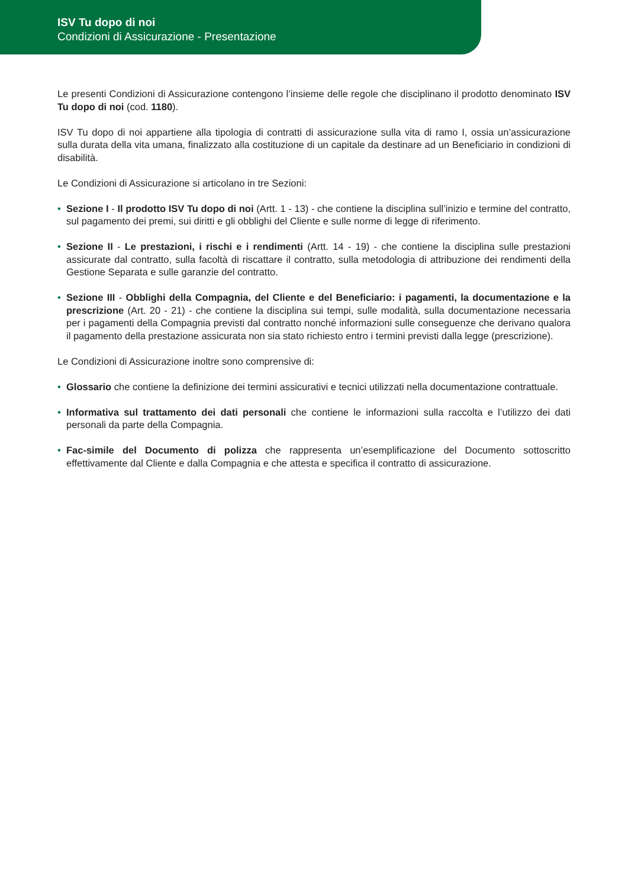ISV Tu dopo di noi
Condizioni di Assicurazione - Presentazione
Le presenti Condizioni di Assicurazione contengono l’insieme delle regole che disciplinano il prodotto denominato ISV Tu dopo di noi (cod. 1180).
ISV Tu dopo di noi appartiene alla tipologia di contratti di assicurazione sulla vita di ramo I, ossia un’assicurazione sulla durata della vita umana, finalizzato alla costituzione di un capitale da destinare ad un Beneficiario in condizioni di disabilità.
Le Condizioni di Assicurazione si articolano in tre Sezioni:
• Sezione I - Il prodotto ISV Tu dopo di noi (Artt. 1 - 13) - che contiene la disciplina sull’inizio e termine del contratto, sul pagamento dei premi, sui diritti e gli obblighi del Cliente e sulle norme di legge di riferimento.
• Sezione II - Le prestazioni, i rischi e i rendimenti (Artt. 14 - 19) - che contiene la disciplina sulle prestazioni assicurate dal contratto, sulla facoltà di riscattare il contratto, sulla metodologia di attribuzione dei rendimenti della Gestione Separata e sulle garanzie del contratto.
• Sezione III - Obblighi della Compagnia, del Cliente e del Beneficiario: i pagamenti, la documentazione e la prescrizione (Art. 20 - 21) - che contiene la disciplina sui tempi, sulle modalità, sulla documentazione necessaria per i pagamenti della Compagnia previsti dal contratto nonché informazioni sulle conseguenze che derivano qualora il pagamento della prestazione assicurata non sia stato richiesto entro i termini previsti dalla legge (prescrizione).
Le Condizioni di Assicurazione inoltre sono comprensive di:
• Glossario che contiene la definizione dei termini assicurativi e tecnici utilizzati nella documentazione contrattuale.
• Informativa sul trattamento dei dati personali che contiene le informazioni sulla raccolta e l’utilizzo dei dati personali da parte della Compagnia.
• Fac-simile del Documento di polizza che rappresenta un’esemplificazione del Documento sottoscritto effettivamente dal Cliente e dalla Compagnia e che attesta e specifica il contratto di assicurazione.